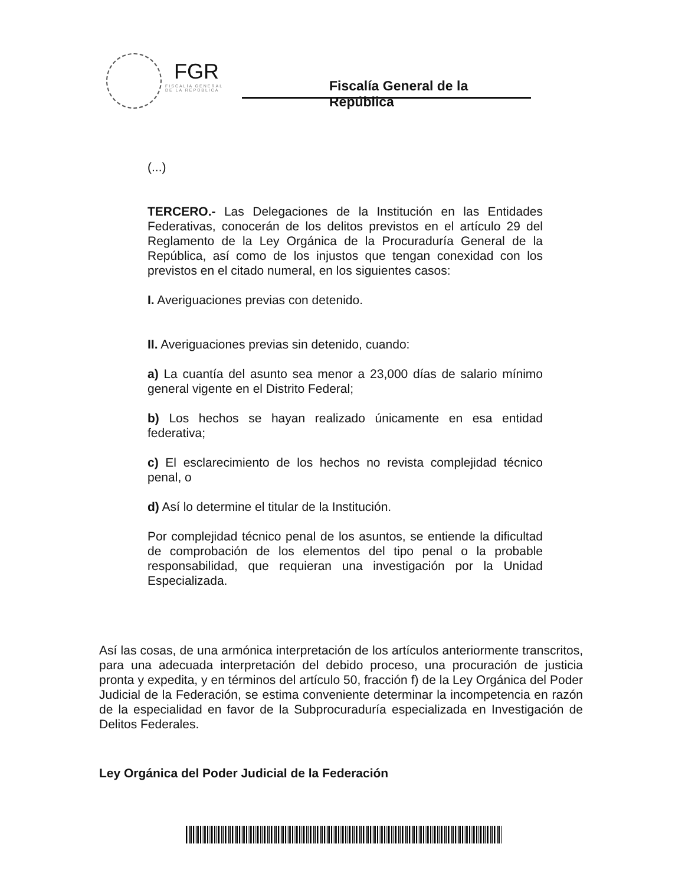FGR
FISCALÍA GENERAL
DE LA REPÚBLICA
Fiscalía General de la República
(...)
TERCERO.- Las Delegaciones de la Institución en las Entidades Federativas, conocerán de los delitos previstos en el artículo 29 del Reglamento de la Ley Orgánica de la Procuraduría General de la República, así como de los injustos que tengan conexidad con los previstos en el citado numeral, en los siguientes casos:
I. Averiguaciones previas con detenido.
II. Averiguaciones previas sin detenido, cuando:
a) La cuantía del asunto sea menor a 23,000 días de salario mínimo general vigente en el Distrito Federal;
b) Los hechos se hayan realizado únicamente en esa entidad federativa;
c) El esclarecimiento de los hechos no revista complejidad técnico penal, o
d) Así lo determine el titular de la Institución.
Por complejidad técnico penal de los asuntos, se entiende la dificultad de comprobación de los elementos del tipo penal o la probable responsabilidad, que requieran una investigación por la Unidad Especializada.
Así las cosas, de una armónica interpretación de los artículos anteriormente transcritos, para una adecuada interpretación del debido proceso, una procuración de justicia pronta y expedita, y en términos del artículo 50, fracción f) de la Ley Orgánica del Poder Judicial de la Federación, se estima conveniente determinar la incompetencia en razón de la especialidad en favor de la Subprocuraduría especializada en Investigación de Delitos Federales.
Ley Orgánica del Poder Judicial de la Federación